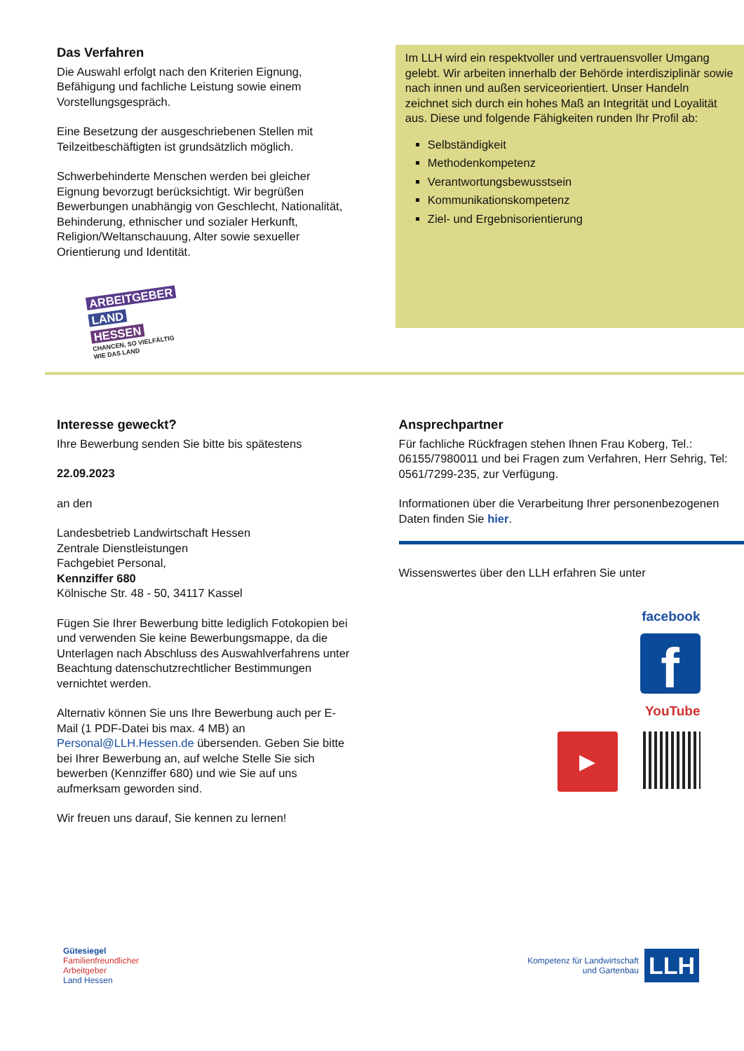Das Verfahren
Die Auswahl erfolgt nach den Kriterien Eignung, Befähigung und fachliche Leistung sowie einem Vorstellungsgespräch.
Eine Besetzung der ausgeschriebenen Stellen mit Teilzeitbeschäftigten ist grundsätzlich möglich.
Schwerbehinderte Menschen werden bei gleicher Eignung bevorzugt berücksichtigt. Wir begrüßen Bewerbungen unabhängig von Geschlecht, Nationalität, Behinderung, ethnischer und sozialer Herkunft, Religion/Weltanschauung, Alter sowie sexueller Orientierung und Identität.
ARBEITGEBER
LAND
HESSEN
CHANCEN, SO VIELFÄLTIG
WIE DAS LAND
Im LLH wird ein respektvoller und vertrauensvoller Umgang gelebt. Wir arbeiten innerhalb der Behörde interdisziplinär sowie nach innen und außen serviceorientiert. Unser Handeln zeichnet sich durch ein hohes Maß an Integrität und Loyalität aus. Diese und folgende Fähigkeiten runden Ihr Profil ab:
Selbständigkeit
Methodenkompetenz
Verantwortungsbewusstsein
Kommunikationskompetenz
Ziel- und Ergebnisorientierung
Interesse geweckt?
Ihre Bewerbung senden Sie bitte bis spätestens
22.09.2023
an den
Landesbetrieb Landwirtschaft Hessen
Zentrale Dienstleistungen
Fachgebiet Personal,
Kennziffer 680
Kölnische Str. 48 - 50, 34117 Kassel
Fügen Sie Ihrer Bewerbung bitte lediglich Fotokopien bei und verwenden Sie keine Bewerbungsmappe, da die Unterlagen nach Abschluss des Auswahlverfahrens unter Beachtung datenschutzrechtlicher Bestimmungen vernichtet werden.
Alternativ können Sie uns Ihre Bewerbung auch per E-Mail (1 PDF-Datei bis max. 4 MB) an Personal@LLH.Hessen.de übersenden. Geben Sie bitte bei Ihrer Bewerbung an, auf welche Stelle Sie sich bewerben (Kennziffer 680) und wie Sie auf uns aufmerksam geworden sind.
Wir freuen uns darauf, Sie kennen zu lernen!
Ansprechpartner
Für fachliche Rückfragen stehen Ihnen Frau Koberg, Tel.: 06155/7980011 und bei Fragen zum Verfahren, Herr Sehrig, Tel: 0561/7299-235, zur Verfügung.
Informationen über die Verarbeitung Ihrer personenbezogenen Daten finden Sie hier.
Wissenswertes über den LLH erfahren Sie unter
facebook
f
YouTube
▶
Gütesiegel
Familienfreundlicher
Arbeitgeber
Land Hessen
Kompetenz für Landwirtschaft
und Gartenbau LLH